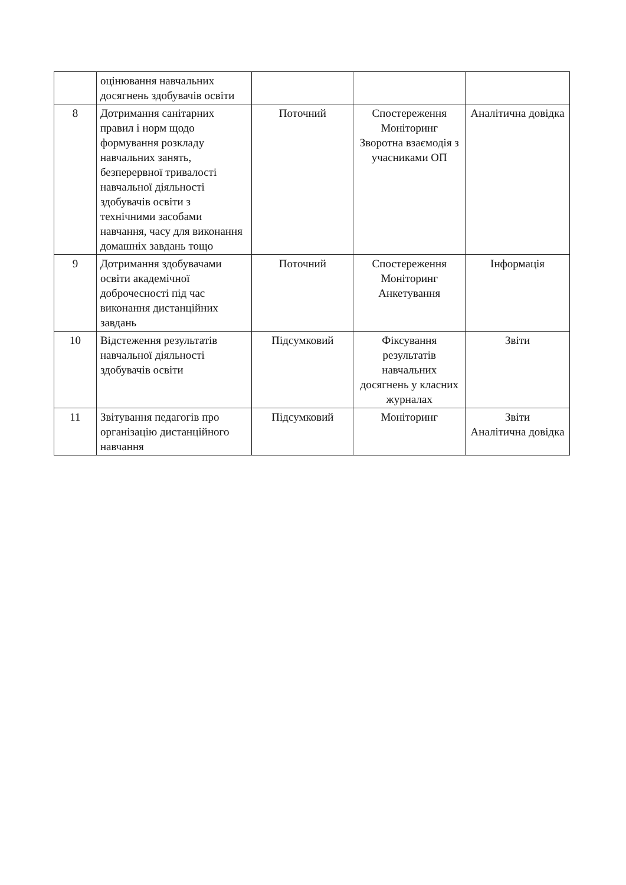| | оцінювання навчальних досягнень здобувачів освіти | | | |
| 8 | Дотримання санітарних правил і норм щодо формування розкладу навчальних занять, безперервної тривалості навчальної діяльності здобувачів освіти з технічними засобами навчання, часу для виконання домашніх завдань тощо | Поточний | Спостереження Моніторинг Зворотна взаємодія з учасниками ОП | Аналітична довідка |
| 9 | Дотримання здобувачами освіти академічної доброчесності під час виконання дистанційних завдань | Поточний | Спостереження Моніторинг Анкетування | Інформація |
| 10 | Відстеження результатів навчальної діяльності здобувачів освіти | Підсумковий | Фіксування результатів навчальних досягнень у класних журналах | Звіти |
| 11 | Звітування педагогів про організацію дистанційного навчання | Підсумковий | Моніторинг | Звіти Аналітична довідка |